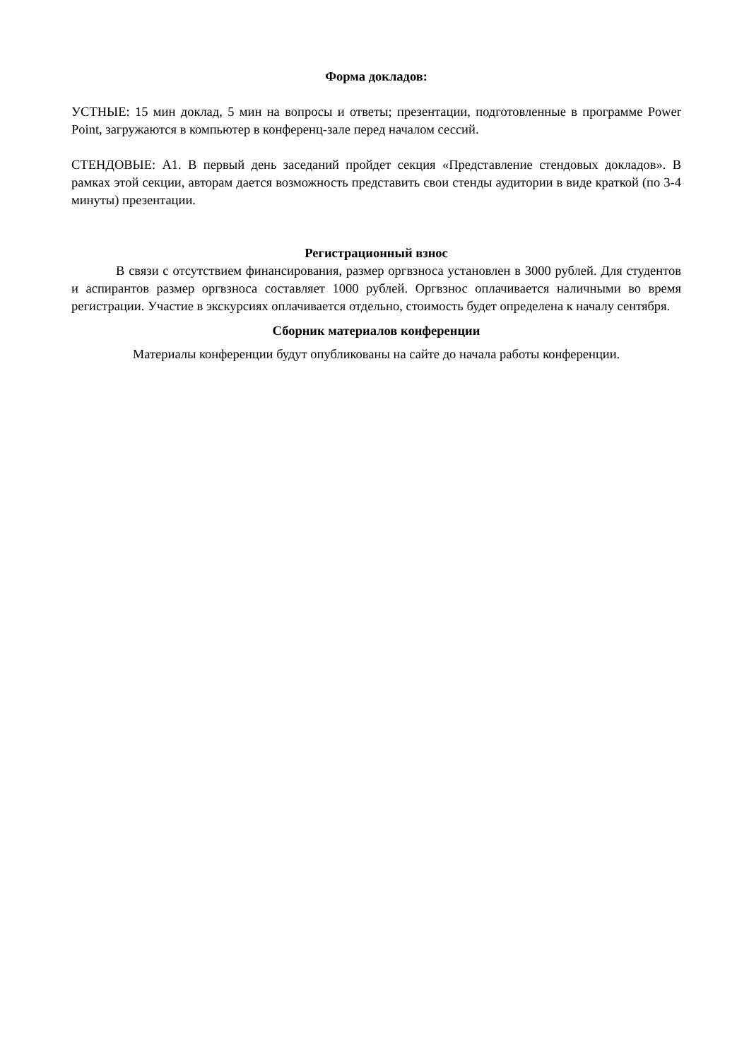Форма докладов:
УСТНЫЕ: 15 мин доклад, 5 мин на вопросы и ответы; презентации, подготовленные в программе Power Point, загружаются в компьютер в конференц-зале перед началом сессий.
СТЕНДОВЫЕ: А1. В первый день заседаний пройдет секция «Представление стендовых докладов». В рамках этой секции, авторам дается возможность представить свои стенды аудитории в виде краткой (по 3-4 минуты) презентации.
Регистрационный взнос
В связи с отсутствием финансирования, размер оргвзноса установлен в 3000 рублей. Для студентов и аспирантов размер оргвзноса составляет 1000 рублей. Оргвзнос оплачивается наличными во время регистрации. Участие в экскурсиях оплачивается отдельно, стоимость будет определена к началу сентября.
Сборник материалов конференции
Материалы конференции будут опубликованы на сайте до начала работы конференции.